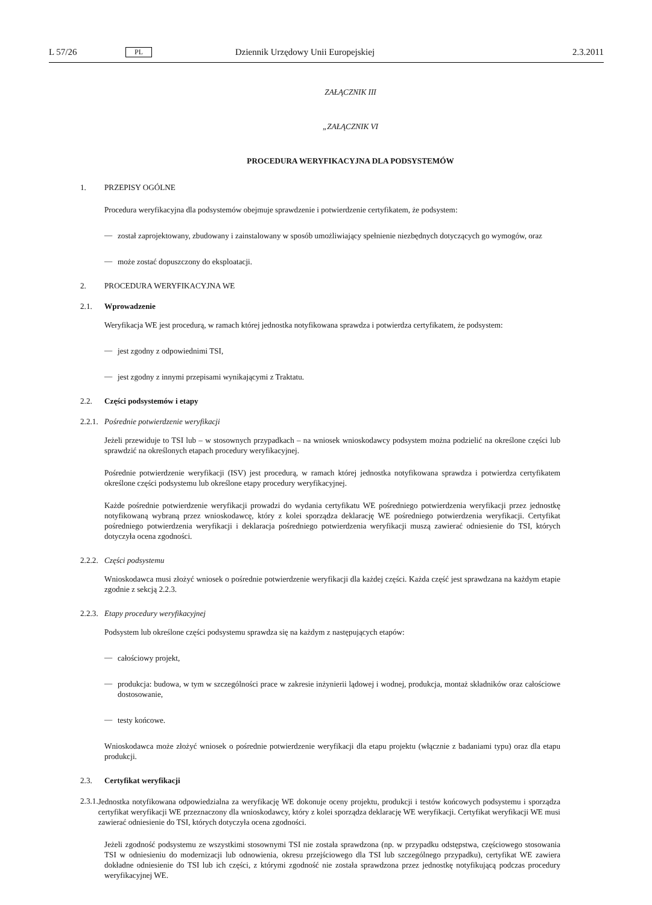L 57/26 PL Dziennik Urzędowy Unii Europejskiej 2.3.2011
ZAŁĄCZNIK III
„ZAŁĄCZNIK VI
PROCEDURA WERYFIKACYJNA DLA PODSYSTEMÓW
1. PRZEPISY OGÓLNE
Procedura weryfikacyjna dla podsystemów obejmuje sprawdzenie i potwierdzenie certyfikatem, że podsystem:
—
został zaprojektowany, zbudowany i zainstalowany w sposób umożliwiający spełnienie niezbędnych dotyczących go wymogów, oraz
—
może zostać dopuszczony do eksploatacji.
2. PROCEDURA WERYFIKACYJNA WE
2.1. Wprowadzenie
Weryfikacja WE jest procedurą, w ramach której jednostka notyfikowana sprawdza i potwierdza certyfikatem, że podsystem:
—
jest zgodny z odpowiednimi TSI,
—
jest zgodny z innymi przepisami wynikającymi z Traktatu.
2.2. Części podsystemów i etapy
2.2.1. Pośrednie potwierdzenie weryfikacji
Jeżeli przewiduje to TSI lub – w stosownych przypadkach – na wniosek wnioskodawcy podsystem można podzielić na określone części lub sprawdzić na określonych etapach procedury weryfikacyjnej.
Pośrednie potwierdzenie weryfikacji (ISV) jest procedurą, w ramach której jednostka notyfikowana sprawdza i potwierdza certyfikatem określone części podsystemu lub określone etapy procedury weryfikacyjnej.
Każde pośrednie potwierdzenie weryfikacji prowadzi do wydania certyfikatu WE pośredniego potwierdzenia weryfikacji przez jednostkę notyfikowaną wybraną przez wnioskodawcę, który z kolei sporządza deklarację WE pośredniego potwierdzenia weryfikacji. Certyfikat pośredniego potwierdzenia weryfikacji i deklaracja pośredniego potwierdzenia weryfikacji muszą zawierać odniesienie do TSI, których dotyczyła ocena zgodności.
2.2.2. Części podsystemu
Wnioskodawca musi złożyć wniosek o pośrednie potwierdzenie weryfikacji dla każdej części. Każda część jest sprawdzana na każdym etapie zgodnie z sekcją 2.2.3.
2.2.3. Etapy procedury weryfikacyjnej
Podsystem lub określone części podsystemu sprawdza się na każdym z następujących etapów:
—
całościowy projekt,
—
produkcja: budowa, w tym w szczególności prace w zakresie inżynierii lądowej i wodnej, produkcja, montaż składników oraz całościowe dostosowanie,
—
testy końcowe.
Wnioskodawca może złożyć wniosek o pośrednie potwierdzenie weryfikacji dla etapu projektu (włącznie z badaniami typu) oraz dla etapu produkcji.
2.3. Certyfikat weryfikacji
2.3.1.
Jednostka notyfikowana odpowiedzialna za weryfikację WE dokonuje oceny projektu, produkcji i testów końcowych podsystemu i sporządza certyfikat weryfikacji WE przeznaczony dla wnioskodawcy, który z kolei sporządza deklarację WE weryfikacji. Certyfikat weryfikacji WE musi zawierać odniesienie do TSI, których dotyczyła ocena zgodności.
Jeżeli zgodność podsystemu ze wszystkimi stosownymi TSI nie została sprawdzona (np. w przypadku odstępstwa, częściowego stosowania TSI w odniesieniu do modernizacji lub odnowienia, okresu przejściowego dla TSI lub szczególnego przypadku), certyfikat WE zawiera dokładne odniesienie do TSI lub ich części, z którymi zgodność nie została sprawdzona przez jednostkę notyfikującą podczas procedury weryfikacyjnej WE.